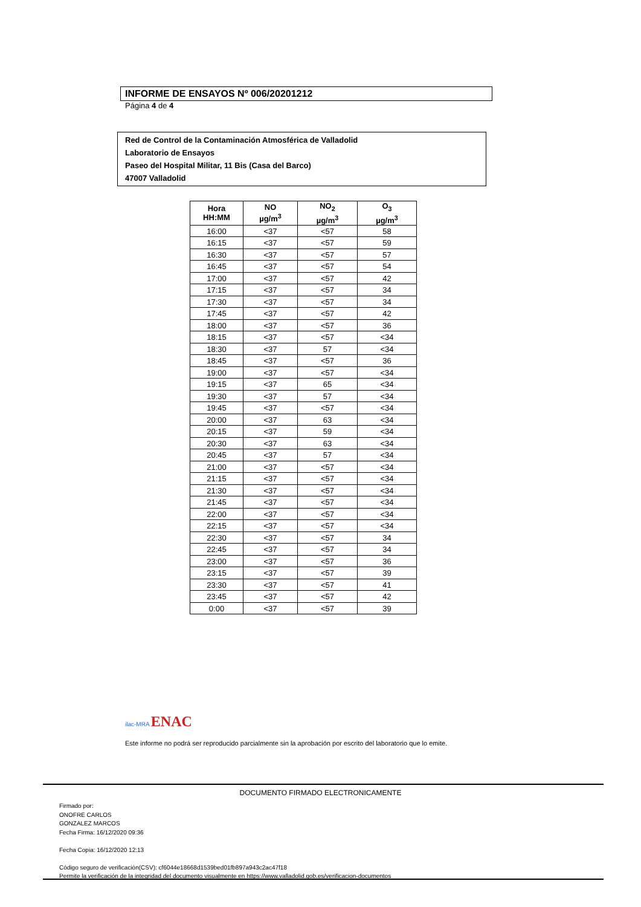INFORME DE ENSAYOS Nº 006/20201212
Página 4 de 4
Red de Control de la Contaminación Atmosférica de Valladolid
Laboratorio de Ensayos
Paseo del Hospital Militar, 11 Bis (Casa del Barco)
47007 Valladolid
| Hora HH:MM | NO µg/m<sup>3</sup> | NO<sub>2</sub> µg/m<sup>3</sup> | O<sub>3</sub> µg/m<sup>3</sup> |
| --- | --- | --- | --- |
| 16:00 | <37 | <57 | 58 |
| 16:15 | <37 | <57 | 59 |
| 16:30 | <37 | <57 | 57 |
| 16:45 | <37 | <57 | 54 |
| 17:00 | <37 | <57 | 42 |
| 17:15 | <37 | <57 | 34 |
| 17:30 | <37 | <57 | 34 |
| 17:45 | <37 | <57 | 42 |
| 18:00 | <37 | <57 | 36 |
| 18:15 | <37 | <57 | <34 |
| 18:30 | <37 | 57 | <34 |
| 18:45 | <37 | <57 | 36 |
| 19:00 | <37 | <57 | <34 |
| 19:15 | <37 | 65 | <34 |
| 19:30 | <37 | 57 | <34 |
| 19:45 | <37 | <57 | <34 |
| 20:00 | <37 | 63 | <34 |
| 20:15 | <37 | 59 | <34 |
| 20:30 | <37 | 63 | <34 |
| 20:45 | <37 | 57 | <34 |
| 21:00 | <37 | <57 | <34 |
| 21:15 | <37 | <57 | <34 |
| 21:30 | <37 | <57 | <34 |
| 21:45 | <37 | <57 | <34 |
| 22:00 | <37 | <57 | <34 |
| 22:15 | <37 | <57 | <34 |
| 22:30 | <37 | <57 | 34 |
| 22:45 | <37 | <57 | 34 |
| 23:00 | <37 | <57 | 36 |
| 23:15 | <37 | <57 | 39 |
| 23:30 | <37 | <57 | 41 |
| 23:45 | <37 | <57 | 42 |
| 0:00 | <37 | <57 | 39 |
ilac-MRA ENAC
Este informe no podrá ser reproducido parcialmente sin la aprobación por escrito del laboratorio que lo emite.
DOCUMENTO FIRMADO ELECTRONICAMENTE
Firmado por:
ONOFRE CARLOS
GONZALEZ MARCOS
Fecha Firma: 16/12/2020 09:36
Fecha Copia: 16/12/2020 12:13
Código seguro de verificación(CSV): cf6044e18668d1539bed01fb897a943c2ac47f18
Permite la verificación de la integridad del documento visualmente en https://www.valladolid.gob.es/verificacion-documentos